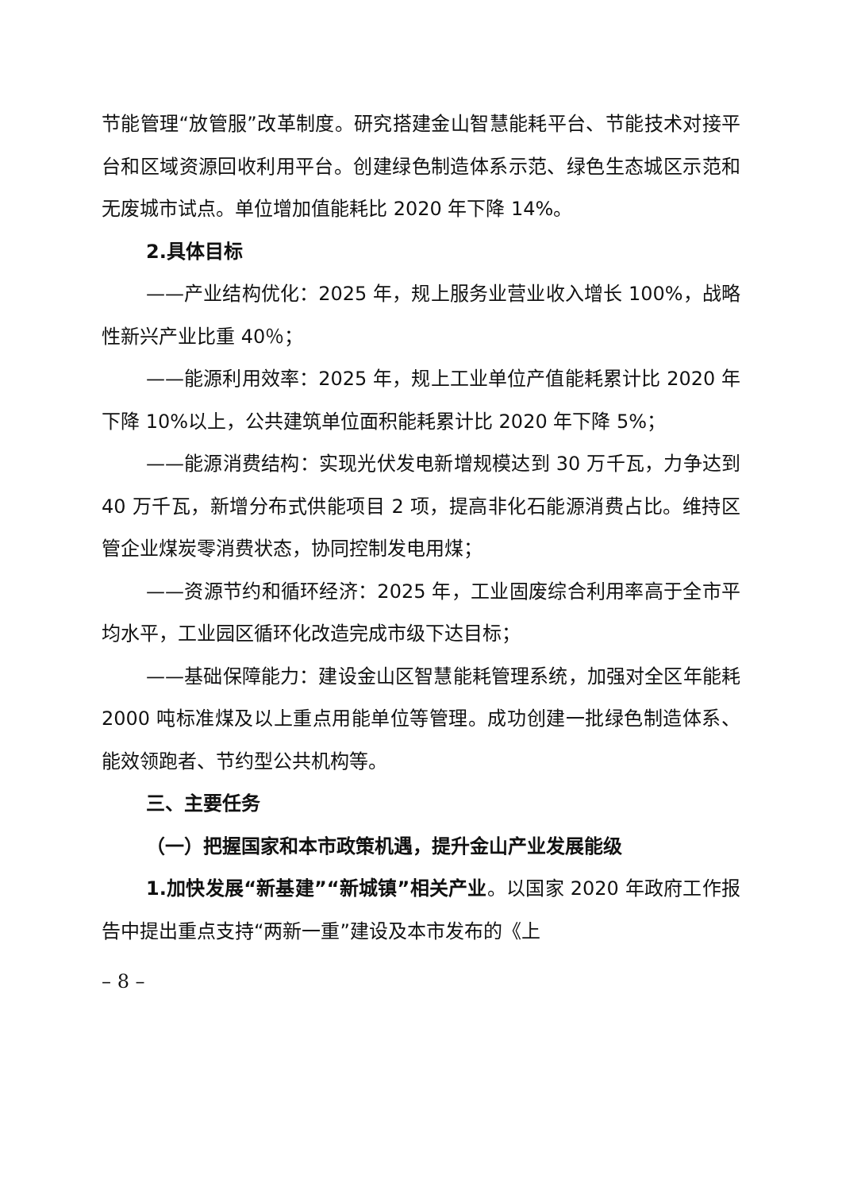节能管理“放管服”改革制度。研究搭建金山智慧能耗平台、节能技术对接平台和区域资源回收利用平台。创建绿色制造体系示范、绿色生态城区示范和无废城市试点。单位增加值能耗比 2020 年下降 14%。
2.具体目标
——产业结构优化：2025 年，规上服务业营业收入增长 100%，战略性新兴产业比重 40％；
——能源利用效率：2025 年，规上工业单位产值能耗累计比 2020 年下降 10%以上，公共建筑单位面积能耗累计比 2020 年下降 5%；
——能源消费结构：实现光伏发电新增规模达到 30 万千瓦，力争达到 40 万千瓦，新增分布式供能项目 2 项，提高非化石能源消费占比。维持区管企业煤炭零消费状态，协同控制发电用煤；
——资源节约和循环经济：2025 年，工业固废综合利用率高于全市平均水平，工业园区循环化改造完成市级下达目标；
——基础保障能力：建设金山区智慧能耗管理系统，加强对全区年能耗 2000 吨标准煤及以上重点用能单位等管理。成功创建一批绿色制造体系、能效领跑者、节约型公共机构等。
三、主要任务
（一）把握国家和本市政策机遇，提升金山产业发展能级
1.加快发展“新基建”“新城镇”相关产业。以国家 2020 年政府工作报告中提出重点支持“两新一重”建设及本市发布的《上
– 8 –